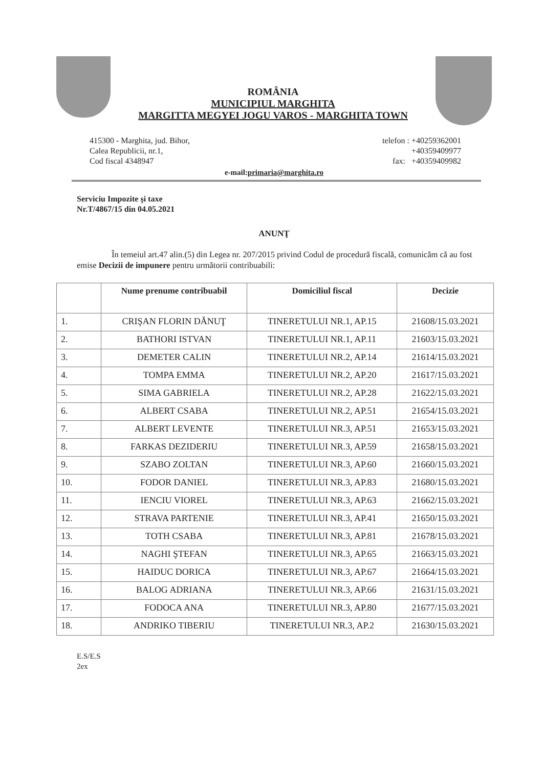ROMÂNIA
MUNICIPIUL MARGHITA
MARGITTA MEGYEI JOGU VAROS - MARGHITA TOWN
415300 - Marghita, jud. Bihor,
Calea Republicii, nr.1,
Cod fiscal 4348947
telefon : +40259362001
+40359409977
fax: +40359409982
e-mail:primaria@marghita.ro
Serviciu Impozite şi taxe
Nr.T/4867/15 din 04.05.2021
ANUNŢ
În temeiul art.47 alin.(5) din Legea nr. 207/2015 privind Codul de procedură fiscală, comunicăm că au fost emise Decizii de impunere pentru următorii contribuabili:
| | Nume prenume contribuabil | Domiciliul fiscal | Decizie |
| --- | --- | --- | --- |
| 1. | CRIŞAN FLORIN DĂNUŢ | TINERETULUI NR.1, AP.15 | 21608/15.03.2021 |
| 2. | BATHORI ISTVAN | TINERETULUI NR.1, AP.11 | 21603/15.03.2021 |
| 3. | DEMETER CALIN | TINERETULUI NR.2, AP.14 | 21614/15.03.2021 |
| 4. | TOMPA EMMA | TINERETULUI NR.2, AP.20 | 21617/15.03.2021 |
| 5. | SIMA GABRIELA | TINERETULUI NR.2, AP.28 | 21622/15.03.2021 |
| 6. | ALBERT CSABA | TINERETULUI NR.2, AP.51 | 21654/15.03.2021 |
| 7. | ALBERT LEVENTE | TINERETULUI NR.3, AP.51 | 21653/15.03.2021 |
| 8. | FARKAS DEZIDERIU | TINERETULUI NR.3, AP.59 | 21658/15.03.2021 |
| 9. | SZABO ZOLTAN | TINERETULUI NR.3, AP.60 | 21660/15.03.2021 |
| 10. | FODOR DANIEL | TINERETULUI NR.3, AP.83 | 21680/15.03.2021 |
| 11. | IENCIU VIOREL | TINERETULUI NR.3, AP.63 | 21662/15.03.2021 |
| 12. | STRAVA PARTENIE | TINERETULUI NR.3, AP.41 | 21650/15.03.2021 |
| 13. | TOTH CSABA | TINERETULUI NR.3, AP.81 | 21678/15.03.2021 |
| 14. | NAGHI ŞTEFAN | TINERETULUI NR.3, AP.65 | 21663/15.03.2021 |
| 15. | HAIDUC DORICA | TINERETULUI NR.3, AP.67 | 21664/15.03.2021 |
| 16. | BALOG ADRIANA | TINERETULUI NR.3, AP.66 | 21631/15.03.2021 |
| 17. | FODOCA ANA | TINERETULUI NR.3, AP.80 | 21677/15.03.2021 |
| 18. | ANDRIKO TIBERIU | TINERETULUI NR.3, AP.2 | 21630/15.03.2021 |
E.S/E.S
2ex